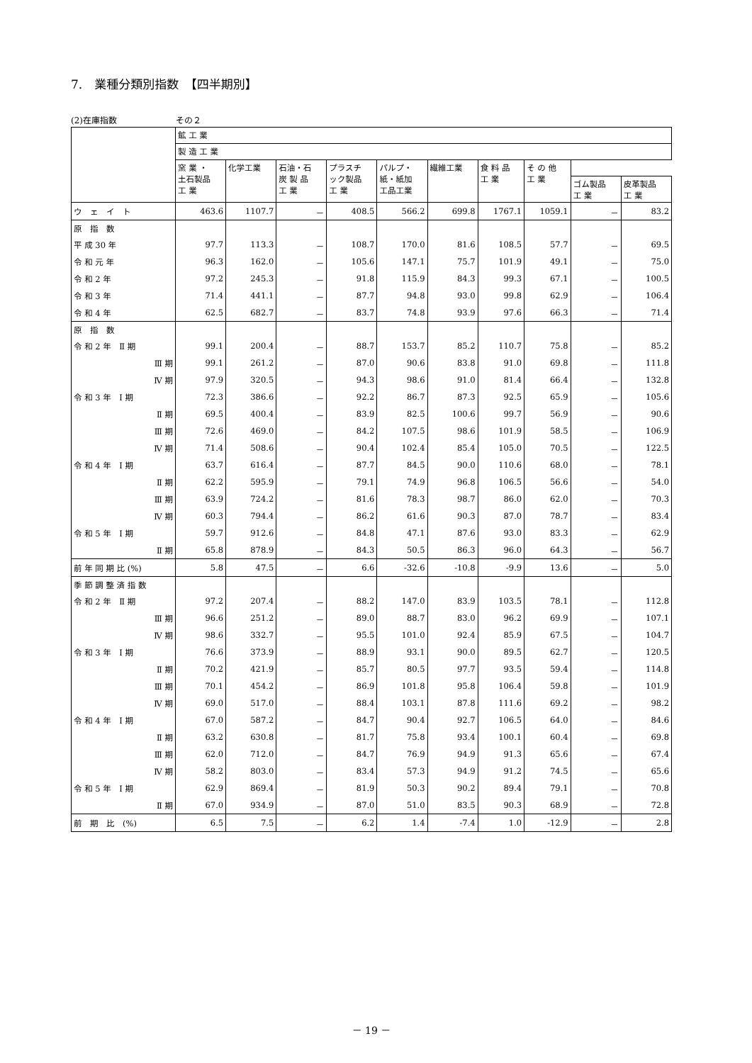7.　業種分類別指数　【四半期別】
(2)在庫指数 その２
| | 鉱 工 業 | | | | | | | | | |
| --- | --- | --- | --- | --- | --- | --- | --- | --- | --- | --- |
| | 製 造 工 業 | | | | | | | | | |
| | 窯 業 ・ 土石製品 工 業 | 化学工業 | 石油・石 炭 製 品 工 業 | プラスチ ック製品 工 業 | パルプ・ 紙・紙加 工品工業 | 繊維工業 | 食 料 品 工 業 | そ の 他 工 業 | | |
| | | | | | | | | | ゴム製品 工 業 | 皮革製品 工 業 |
| ウ ェ イ ト | 463.6 | 1107.7 | － | 408.5 | 566.2 | 699.8 | 1767.1 | 1059.1 | － | 83.2 |
| 原 指 数 | | | | | | | | | | |
| 平 成 30 年 | 97.7 | 113.3 | － | 108.7 | 170.0 | 81.6 | 108.5 | 57.7 | － | 69.5 |
| 令 和 元 年 | 96.3 | 162.0 | － | 105.6 | 147.1 | 75.7 | 101.9 | 49.1 | － | 75.0 |
| 令 和 2 年 | 97.2 | 245.3 | － | 91.8 | 115.9 | 84.3 | 99.3 | 67.1 | － | 100.5 |
| 令 和 3 年 | 71.4 | 441.1 | － | 87.7 | 94.8 | 93.0 | 99.8 | 62.9 | － | 106.4 |
| 令 和 4 年 | 62.5 | 682.7 | － | 83.7 | 74.8 | 93.9 | 97.6 | 66.3 | － | 71.4 |
| 原 指 数 | | | | | | | | | | |
| 令 和 2 年 Ⅱ 期 | 99.1 | 200.4 | － | 88.7 | 153.7 | 85.2 | 110.7 | 75.8 | － | 85.2 |
| Ⅲ 期 | 99.1 | 261.2 | － | 87.0 | 90.6 | 83.8 | 91.0 | 69.8 | － | 111.8 |
| Ⅳ 期 | 97.9 | 320.5 | － | 94.3 | 98.6 | 91.0 | 81.4 | 66.4 | － | 132.8 |
| 令 和 3 年 Ⅰ 期 | 72.3 | 386.6 | － | 92.2 | 86.7 | 87.3 | 92.5 | 65.9 | － | 105.6 |
| Ⅱ 期 | 69.5 | 400.4 | － | 83.9 | 82.5 | 100.6 | 99.7 | 56.9 | － | 90.6 |
| Ⅲ 期 | 72.6 | 469.0 | － | 84.2 | 107.5 | 98.6 | 101.9 | 58.5 | － | 106.9 |
| Ⅳ 期 | 71.4 | 508.6 | － | 90.4 | 102.4 | 85.4 | 105.0 | 70.5 | － | 122.5 |
| 令 和 4 年 Ⅰ 期 | 63.7 | 616.4 | － | 87.7 | 84.5 | 90.0 | 110.6 | 68.0 | － | 78.1 |
| Ⅱ 期 | 62.2 | 595.9 | － | 79.1 | 74.9 | 96.8 | 106.5 | 56.6 | － | 54.0 |
| Ⅲ 期 | 63.9 | 724.2 | － | 81.6 | 78.3 | 98.7 | 86.0 | 62.0 | － | 70.3 |
| Ⅳ 期 | 60.3 | 794.4 | － | 86.2 | 61.6 | 90.3 | 87.0 | 78.7 | － | 83.4 |
| 令 和 5 年 Ⅰ 期 | 59.7 | 912.6 | － | 84.8 | 47.1 | 87.6 | 93.0 | 83.3 | － | 62.9 |
| Ⅱ 期 | 65.8 | 878.9 | － | 84.3 | 50.5 | 86.3 | 96.0 | 64.3 | － | 56.7 |
| 前 年 同 期 比 (%) | 5.8 | 47.5 | － | 6.6 | -32.6 | -10.8 | -9.9 | 13.6 | － | 5.0 |
| 季 節 調 整 済 指 数 | | | | | | | | | | |
| 令 和 2 年 Ⅱ 期 | 97.2 | 207.4 | － | 88.2 | 147.0 | 83.9 | 103.5 | 78.1 | － | 112.8 |
| Ⅲ 期 | 96.6 | 251.2 | － | 89.0 | 88.7 | 83.0 | 96.2 | 69.9 | － | 107.1 |
| Ⅳ 期 | 98.6 | 332.7 | － | 95.5 | 101.0 | 92.4 | 85.9 | 67.5 | － | 104.7 |
| 令 和 3 年 Ⅰ 期 | 76.6 | 373.9 | － | 88.9 | 93.1 | 90.0 | 89.5 | 62.7 | － | 120.5 |
| Ⅱ 期 | 70.2 | 421.9 | － | 85.7 | 80.5 | 97.7 | 93.5 | 59.4 | － | 114.8 |
| Ⅲ 期 | 70.1 | 454.2 | － | 86.9 | 101.8 | 95.8 | 106.4 | 59.8 | － | 101.9 |
| Ⅳ 期 | 69.0 | 517.0 | － | 88.4 | 103.1 | 87.8 | 111.6 | 69.2 | － | 98.2 |
| 令 和 4 年 Ⅰ 期 | 67.0 | 587.2 | － | 84.7 | 90.4 | 92.7 | 106.5 | 64.0 | － | 84.6 |
| Ⅱ 期 | 63.2 | 630.8 | － | 81.7 | 75.8 | 93.4 | 100.1 | 60.4 | － | 69.8 |
| Ⅲ 期 | 62.0 | 712.0 | － | 84.7 | 76.9 | 94.9 | 91.3 | 65.6 | － | 67.4 |
| Ⅳ 期 | 58.2 | 803.0 | － | 83.4 | 57.3 | 94.9 | 91.2 | 74.5 | － | 65.6 |
| 令 和 5 年 Ⅰ 期 | 62.9 | 869.4 | － | 81.9 | 50.3 | 90.2 | 89.4 | 79.1 | － | 70.8 |
| Ⅱ 期 | 67.0 | 934.9 | － | 87.0 | 51.0 | 83.5 | 90.3 | 68.9 | － | 72.8 |
| 前 期 比 (%) | 6.5 | 7.5 | － | 6.2 | 1.4 | -7.4 | 1.0 | -12.9 | － | 2.8 |
－ 19 －